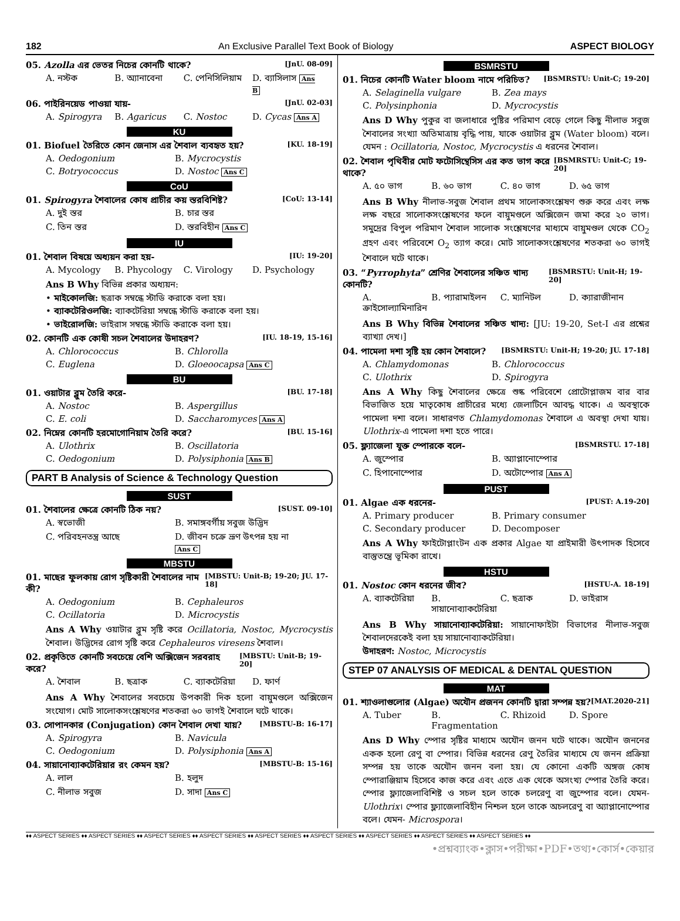182 An Exclusive Parallel Text Book of Biology ASPECT BIOLOGY
05. Azolla এর ভেতর নিচের কোনটি থাকে? [JnU. 08-09]
A. নস্টক B. অ্যানাবেনা C. পেনিসিলিয়াম D. ব্যাসিলাস Ans B
06. পাইরিনয়েড পাওয়া যায়- [JnU. 02-03]
A. Spirogyra B. Agaricus C. Nostoc D. Cycas Ans A
KU
01. Biofuel তৈরিতে কোন জেনাস এর শৈবাল ব্যবহৃত হয়? [KU. 18-19]
A. Oedogonium B. Mycrocystis C. Botryococcus D. Nostoc Ans C
CoU
01. Spirogyra শৈবালের কোষ প্রাচীর কয় স্তরবিশিষ্ট? [CoU: 13-14]
A. দুই স্তর B. চার স্তর C. তিন স্তর D. স্তরবিহীন Ans C
IU
01. শৈবাল বিষয়ে অধ্যয়ন করা হয়- [IU: 19-20]
A. Mycology B. Phycology C. Virology D. Psychology
Ans B Why বিভিন্ন প্রকার অধ্যয়ন:
• মাইকোলজি: ছত্রাক সম্বন্ধে স্টাডি করাকে বলা হয়।
• ব্যাকটেরিওলজি: ব্যাকটেরিয়া সম্বন্ধে স্টাডি করাকে বলা হয়।
• ভাইরোলজি: ভাইরাস সম্বন্ধে স্টাডি করাকে বলা হয়।
02. কোনটি এক কোষী সচল শৈবালের উদাহরণ? [IU. 18-19, 15-16]
A. Chlorococcus B. Chlorolla C. Euglena D. Gloeoocapsa Ans C
BU
01. ওয়াটার ব্লুম তৈরি করে- [BU. 17-18]
A. Nostoc B. Aspergillus C. E. coli D. Saccharomyces Ans A
02. নিম্নের কোনটি হরমোগোনিয়াম তৈরি করে? [BU. 15-16]
A. Ulothrix B. Oscillatoria C. Oedogonium D. Polysiphonia Ans B
PART B Analysis of Science & Technology Question
SUST
01. শৈবালের ক্ষেত্রে কোনটি ঠিক নয়? [SUST. 09-10]
A. স্বভোজী B. সমাঙ্গবর্গীয় সবুজ উদ্ভিদ C. পরিবহনতন্ত্র আছে D. জীবন চক্রে ভ্রূণ উৎপন্ন হয় না Ans C
MBSTU
01. মাছের ফুলকায় রোগ সৃষ্টিকারী শৈবালের নাম কী? [MBSTU: Unit-B; 19-20; JU. 17-18]
A. Oedogonium B. Cephaleuros C. Ocillatoria D. Microcystis
Ans A Why ওয়াটার ব্লুম সৃষ্টি করে Ocillatoria, Nostoc, Mycrocystis শৈবাল। উদ্ভিদের রোগ সৃষ্টি করে Cephaleuros viresens শৈবাল।
02. প্রকৃতিতে কোনটি সবচেয়ে বেশি অক্সিজেন সরবরাহ করে? [MBSTU: Unit-B; 19-20]
A. শৈবাল B. ছত্রাক C. ব্যাকটেরিয়া D. ফার্ণ
Ans A Why শৈবালের সবচেয়ে উপকারী দিক হলো বায়ুমণ্ডলে অক্সিজেন সংযোগ। মোট সালোকসংশ্লেষণের শতকরা ৬০ ভাগই শৈবালে ঘটে থাকে।
03. সোপানকার (Conjugation) কোন শৈবাল দেখা যায়? [MBSTU-B: 16-17]
A. Spirogyra B. Navicula C. Oedogonium D. Polysiphonia Ans A
04. সায়ানোব্যাকটেরিয়ার রং কেমন হয়? [MBSTU-B: 15-16]
A. লাল B. হলুদ C. নীলাভ সবুজ D. সাদা Ans C
BSMRSTU
01. নিচের কোনটি Water bloom নামে পরিচিত? [BSMRSTU: Unit-C; 19-20]
A. Selaginella vulgare B. Zea mays C. Polysinphonia D. Mycrocystis
Ans D Why পুকুর বা জলাধারে পুষ্টির পরিমাণ বেড়ে গেলে কিছু নীলাভ সবুজ শৈবালের সংখ্যা অতিমাত্রায় বৃদ্ধি পায়, যাকে ওয়াটার ব্লুম (Water bloom) বলে। যেমন : Ocillatoria, Nostoc, Mycrocystis এ ধরনের শৈবাল।
02. শৈবাল পৃথিবীর মোট ফটোসিন্থেসিস এর কত ভাগ করে থাকে? [BSMRSTU: Unit-C; 19-20]
A. ৫০ ভাগ B. ৬০ ভাগ C. ৪০ ভাগ D. ৬৫ ভাগ
Ans B Why নীলাভ-সবুজ শৈবাল প্রথম সালোকসংশ্লেষণ শুরু করে এবং লক্ষ লক্ষ বছরে সালোকসংশ্লেষণের ফলে বায়ুমণ্ডলে অক্সিজেন জমা করে ২০ ভাগ। সমুদ্রের বিপুল পরিমাণ শৈবাল সালোক সংশ্লেষণের মাধ্যমে বায়ুমণ্ডল থেকে CO<sub>2</sub> গ্রহণ এবং পরিবেশে O<sub>2</sub> ত্যাগ করে। মোট সালোকসংশ্লেষণের শতকরা ৬০ ভাগই শৈবালে ঘটে থাকে।
03. “Pyrrophyta” শ্রেণির শৈবালের সঞ্চিত খাদ্য কোনটি? [BSMRSTU: Unit-H; 19-20]
A. ক্রাইসোল্যামিনারিন B. প্যারামাইলন C. ম্যানিটল D. ক্যারাজীনান
Ans B Why বিভিন্ন শৈবালের সঞ্চিত খাদ্য: [JU: 19-20, Set-I এর প্রশ্নের ব্যাখ্যা দেখ।]
04. পামেলা দশা সৃষ্টি হয় কোন শৈবালে? [BSMRSTU: Unit-H; 19-20; JU. 17-18]
A. Chlamydomonas B. Chlorococcus C. Ulothrix D. Spirogyra
Ans A Why কিছু শৈবালের ক্ষেত্রে শুষ্ক পরিবেশে প্রোটোপ্লাজম বার বার বিভাজিত হয়ে মাতৃকোষ প্রাচীরের মধ্যে জেলাটিনে আবদ্ধ থাকে। এ অবস্থাকে পামেলা দশা বলে। সাধারণত Chlamydomonas শৈবালে এ অবস্থা দেখা যায়। Ulothrix-এ পামেলা দশা হতে পারে।
05. ফ্ল্যাজেলা যুক্ত স্পোরকে বলে- [BSMRSTU. 17-18]
A. জুস্পোর B. অ্যাপ্লানোস্পোর C. হিপানোস্পোর D. অটোস্পোর Ans A
PUST
01. Algae এক ধরনের- [PUST: A.19-20]
A. Primary producer B. Primary consumer C. Secondary producer D. Decomposer
Ans A Why ফাইটোপ্লাংটন এক প্রকার Algae যা প্রাইমারী উৎপাদক হিসেবে বাস্তুতন্ত্রে ভূমিকা রাখে।
HSTU
01. Nostoc কোন ধরনের জীব? [HSTU-A. 18-19]
A. ব্যাকটেরিয়া B. সায়ানোব্যাকটেরিয়া C. ছত্রাক D. ভাইরাস
Ans B Why সায়ানোব্যাকটেরিয়া: সায়ানোফাইটা বিভাগের নীলাভ-সবুজ শৈবালদেরকেই বলা হয় সায়ানোব্যাকটেরিয়া।
উদাহরণ: Nostoc, Microcystis
STEP 07 ANALYSIS OF MEDICAL & DENTAL QUESTION
MAT
01. শ্যাওলাগুলোর (Algae) অযৌন প্রজনন কোনটি দ্বারা সম্পন্ন হয়? [MAT.2020-21]
A. Tuber B. Fragmentation C. Rhizoid D. Spore
Ans D Why স্পোর সৃষ্টির মাধ্যমে অযৌন জনন ঘটে থাকে। অযৌন জননের একক হলো রেণু বা স্পোর। বিভিন্ন ধরনের রেণু তৈরির মাধ্যমে যে জনন প্রক্রিয়া সম্পন্ন হয় তাকে অযৌন জনন বলা হয়। যে কোনো একটি অঙ্গজ কোষ স্পোরাঞ্জিয়াম হিসেবে কাজ করে এবং এতে এক থেকে অসংখ্য স্পোর তৈরি করে। স্পোর ফ্ল্যাজেলাবিশিষ্ট ও সচল হলে তাকে চলরেণু বা জুস্পোর বলে। যেমন- Ulothrix। স্পোর ফ্ল্যাজেলাবিহীন নিশ্চল হলে তাকে অচলরেণু বা অ্যাপ্লানোস্পোর বলে। যেমন- Microspora।
♦♦ ASPECT SERIES ♦♦ ASPECT SERIES ♦♦ ASPECT SERIES ♦♦ ASPECT SERIES ♦♦ ASPECT SERIES ♦♦ ASPECT SERIES ♦♦ ASPECT SERIES ♦♦ ASPECT SERIES ♦♦ ASPECT SERIES ♦♦
•প্রশ্নব্যাংক•ক্লাস•পরীক্ষা•PDF•তথ্য•কোর্স•কেয়ার